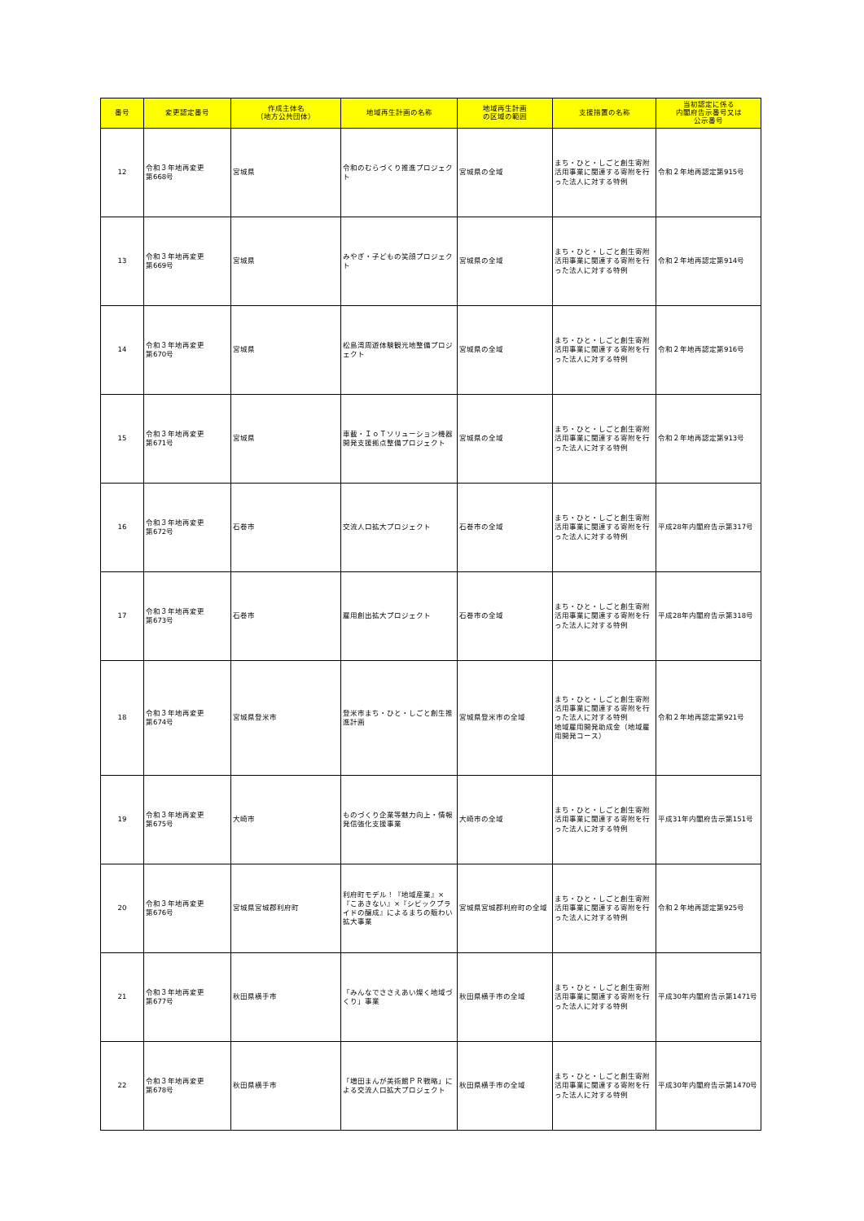| 番号 | 変更認定番号 | 作成主体名 （地方公共団体） | 地域再生計画の名称 | 地域再生計画 の区域の範囲 | 支援措置の名称 | 当初認定に係る 内閣府告示番号又は 公示番号 |
| --- | --- | --- | --- | --- | --- | --- |
| 12 | 令和３年地再変更 第668号 | 宮城県 | 令和のむらづくり推進プロジェクト | 宮城県の全域 | まち・ひと・しごと創生寄附活用事業に関連する寄附を行った法人に対する特例 | 令和２年地再認定第915号 |
| 13 | 令和３年地再変更 第669号 | 宮城県 | みやぎ・子どもの笑顔プロジェクト | 宮城県の全域 | まち・ひと・しごと創生寄附活用事業に関連する寄附を行った法人に対する特例 | 令和２年地再認定第914号 |
| 14 | 令和３年地再変更 第670号 | 宮城県 | 松島湾周遊体験観光地整備プロジェクト | 宮城県の全域 | まち・ひと・しごと創生寄附活用事業に関連する寄附を行った法人に対する特例 | 令和２年地再認定第916号 |
| 15 | 令和３年地再変更 第671号 | 宮城県 | 車載・ＩｏＴソリューション機器開発支援拠点整備プロジェクト | 宮城県の全域 | まち・ひと・しごと創生寄附活用事業に関連する寄附を行った法人に対する特例 | 令和２年地再認定第913号 |
| 16 | 令和３年地再変更 第672号 | 石巻市 | 交流人口拡大プロジェクト | 石巻市の全域 | まち・ひと・しごと創生寄附活用事業に関連する寄附を行った法人に対する特例 | 平成28年内閣府告示第317号 |
| 17 | 令和３年地再変更 第673号 | 石巻市 | 雇用創出拡大プロジェクト | 石巻市の全域 | まち・ひと・しごと創生寄附活用事業に関連する寄附を行った法人に対する特例 | 平成28年内閣府告示第318号 |
| 18 | 令和３年地再変更 第674号 | 宮城県登米市 | 登米市まち・ひと・しごと創生推進計画 | 宮城県登米市の全域 | まち・ひと・しごと創生寄附活用事業に関連する寄附を行った法人に対する特例 地域雇用開発助成金（地域雇用開発コース） | 令和２年地再認定第921号 |
| 19 | 令和３年地再変更 第675号 | 大崎市 | ものづくり企業等魅力向上・情報発信強化支援事業 | 大崎市の全域 | まち・ひと・しごと創生寄附活用事業に関連する寄附を行った法人に対する特例 | 平成31年内閣府告示第151号 |
| 20 | 令和３年地再変更 第676号 | 宮城県宮城郡利府町 | 利府町モデル！『地域産業』×『こあきない』×『シビックプライドの醸成』によるまちの賑わい拡大事業 | 宮城県宮城郡利府町の全域 | まち・ひと・しごと創生寄附活用事業に関連する寄附を行った法人に対する特例 | 令和２年地再認定第925号 |
| 21 | 令和３年地再変更 第677号 | 秋田県横手市 | 「みんなでささえあい燦く地域づくり」事業 | 秋田県横手市の全域 | まち・ひと・しごと創生寄附活用事業に関連する寄附を行った法人に対する特例 | 平成30年内閣府告示第1471号 |
| 22 | 令和３年地再変更 第678号 | 秋田県横手市 | 「増田まんが美術館ＰＲ戦略」による交流人口拡大プロジェクト | 秋田県横手市の全域 | まち・ひと・しごと創生寄附活用事業に関連する寄附を行った法人に対する特例 | 平成30年内閣府告示第1470号 |